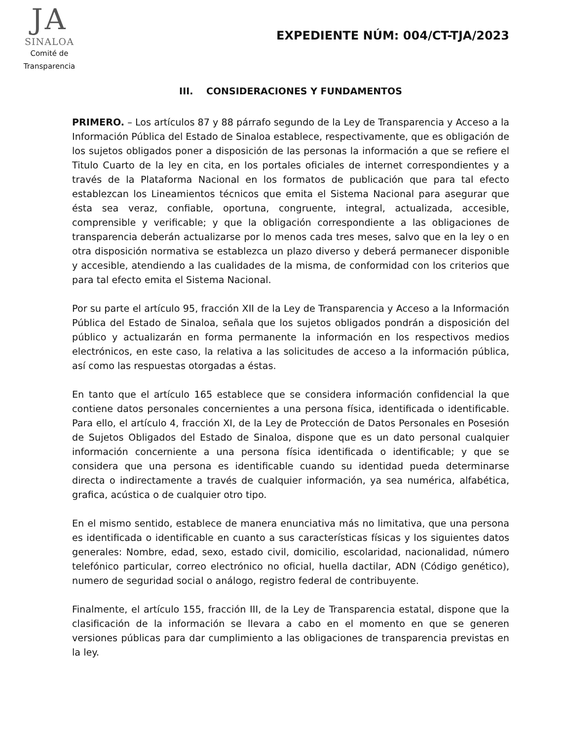JA
SINALOA
Comité de
Transparencia
EXPEDIENTE NÚM: 004/CT-TJA/2023
III. CONSIDERACIONES Y FUNDAMENTOS
PRIMERO. – Los artículos 87 y 88 párrafo segundo de la Ley de Transparencia y Acceso a la Información Pública del Estado de Sinaloa establece, respectivamente, que es obligación de los sujetos obligados poner a disposición de las personas la información a que se refiere el Titulo Cuarto de la ley en cita, en los portales oficiales de internet correspondientes y a través de la Plataforma Nacional en los formatos de publicación que para tal efecto establezcan los Lineamientos técnicos que emita el Sistema Nacional para asegurar que ésta sea veraz, confiable, oportuna, congruente, integral, actualizada, accesible, comprensible y verificable; y que la obligación correspondiente a las obligaciones de transparencia deberán actualizarse por lo menos cada tres meses, salvo que en la ley o en otra disposición normativa se establezca un plazo diverso y deberá permanecer disponible y accesible, atendiendo a las cualidades de la misma, de conformidad con los criterios que para tal efecto emita el Sistema Nacional.
Por su parte el artículo 95, fracción XII de la Ley de Transparencia y Acceso a la Información Pública del Estado de Sinaloa, señala que los sujetos obligados pondrán a disposición del público y actualizarán en forma permanente la información en los respectivos medios electrónicos, en este caso, la relativa a las solicitudes de acceso a la información pública, así como las respuestas otorgadas a éstas.
En tanto que el artículo 165 establece que se considera información confidencial la que contiene datos personales concernientes a una persona física, identificada o identificable. Para ello, el artículo 4, fracción XI, de la Ley de Protección de Datos Personales en Posesión de Sujetos Obligados del Estado de Sinaloa, dispone que es un dato personal cualquier información concerniente a una persona física identificada o identificable; y que se considera que una persona es identificable cuando su identidad pueda determinarse directa o indirectamente a través de cualquier información, ya sea numérica, alfabética, grafica, acústica o de cualquier otro tipo.
En el mismo sentido, establece de manera enunciativa más no limitativa, que una persona es identificada o identificable en cuanto a sus características físicas y los siguientes datos generales: Nombre, edad, sexo, estado civil, domicilio, escolaridad, nacionalidad, número telefónico particular, correo electrónico no oficial, huella dactilar, ADN (Código genético), numero de seguridad social o análogo, registro federal de contribuyente.
Finalmente, el artículo 155, fracción III, de la Ley de Transparencia estatal, dispone que la clasificación de la información se llevara a cabo en el momento en que se generen versiones públicas para dar cumplimiento a las obligaciones de transparencia previstas en la ley.